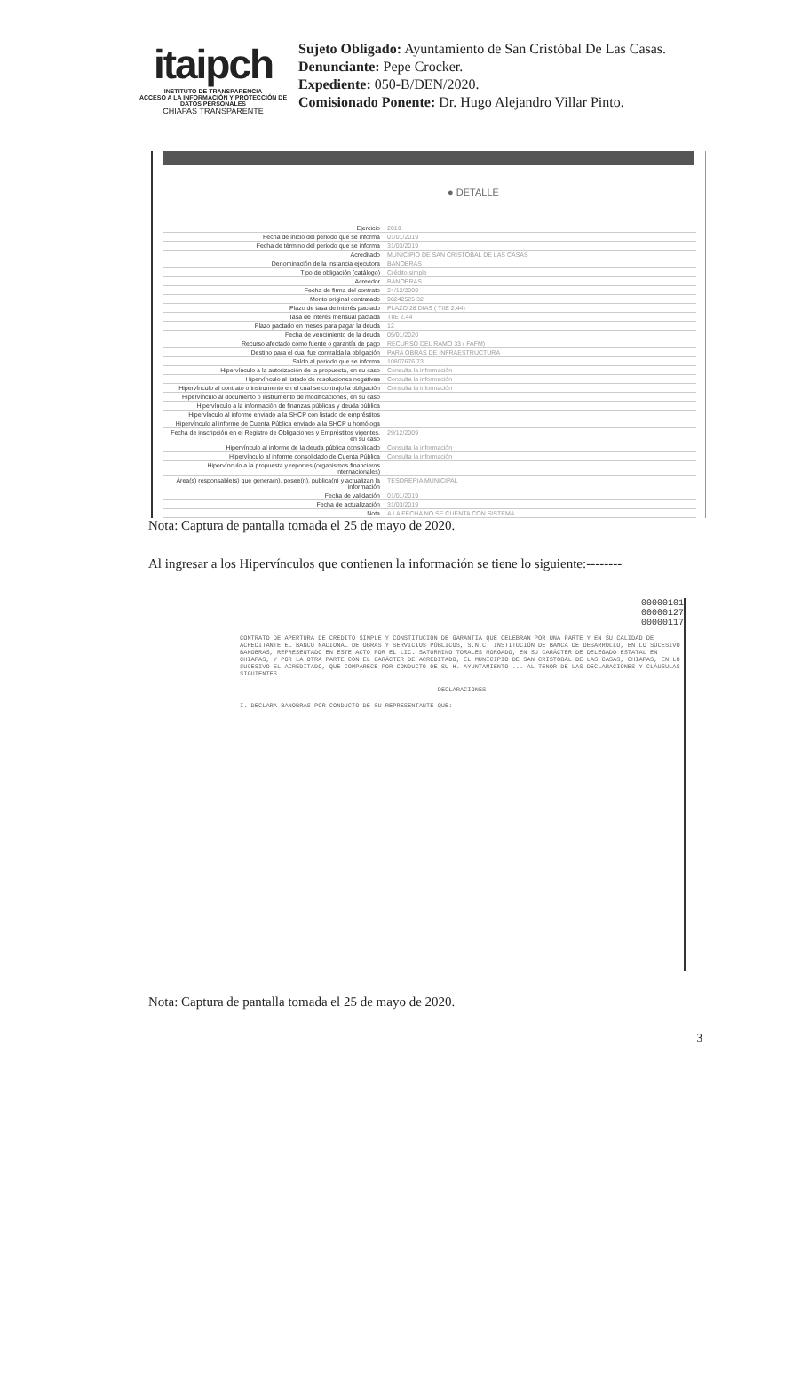itaipch
INSTITUTO DE TRANSPARENCIA
ACCESO A LA INFORMACIÓN Y PROTECCIÓN DE DATOS PERSONALES
CHIAPAS TRANSPARENTE
Sujeto Obligado: Ayuntamiento de San Cristóbal De Las Casas.
Denunciante: Pepe Crocker.
Expediente: 050-B/DEN/2020.
Comisionado Ponente: Dr. Hugo Alejandro Villar Pinto.
● DETALLE
| Ejercicio | 2019 |
| Fecha de inicio del periodo que se informa | 01/01/2019 |
| Fecha de término del periodo que se informa | 31/03/2019 |
| Acreditado | MUNICIPIO DE SAN CRISTOBAL DE LAS CASAS |
| Denominación de la instancia ejecutora | BANOBRAS |
| Tipo de obligación (catálogo) | Crédito simple |
| Acreedor | BANOBRAS |
| Fecha de firma del contrato | 24/12/2009 |
| Monto original contratado | 98242525.32 |
| Plazo de tasa de interés pactado | PLAZO 28 DIAS ( TIIE 2.44) |
| Tasa de interés mensual pactada | TIIE 2.44 |
| Plazo pactado en meses para pagar la deuda | 12 |
| Fecha de vencimiento de la deuda | 05/01/2020 |
| Recurso afectado como fuente o garantía de pago | RECURSO DEL RAMO 33 ( FAFM) |
| Destino para el cual fue contraída la obligación | PARA OBRAS DE INFRAESTRUCTURA |
| Saldo al periodo que se informa | 10807676.73 |
| Hipervínculo a la autorización de la propuesta, en su caso | Consulta la información |
| Hipervínculo al listado de resoluciones negativas | Consulta la información |
| Hipervínculo al contrato o instrumento en el cual se contrajo la obligación | Consulta la información |
| Hipervínculo al documento o instrumento de modificaciones, en su caso | |
| Hipervínculo a la información de finanzas públicas y deuda pública | |
| Hipervínculo al informe enviado a la SHCP con listado de empréstitos | |
| Hipervínculo al informe de Cuenta Pública enviado a la SHCP u homóloga | |
| Fecha de inscripción en el Registro de Obligaciones y Empréstitos vigentes, en su caso | 29/12/2009 |
| Hipervínculo al informe de la deuda pública consolidado | Consulta la información |
| Hipervínculo al informe consolidado de Cuenta Pública | Consulta la información |
| Hipervínculo a la propuesta y reportes (organismos financieros internacionales) | |
| Área(s) responsable(s) que genera(n), posee(n), publica(n) y actualizan la información | TESORERIA MUNICIPAL |
| Fecha de validación | 01/01/2019 |
| Fecha de actualización | 31/03/2019 |
| Nota | A LA FECHA NO SE CUENTA CON SISTEMA |
Nota: Captura de pantalla tomada el 25 de mayo de 2020.
Al ingresar a los Hipervínculos que contienen la información se tiene lo siguiente:--------
00000101
00000127
00000117
CONTRATO DE APERTURA DE CRÉDITO SIMPLE Y CONSTITUCIÓN DE GARANTÍA QUE CELEBRAN POR UNA PARTE Y EN SU CALIDAD DE ACREDITANTE EL BANCO NACIONAL DE OBRAS Y SERVICIOS PÚBLICOS, S.N.C. INSTITUCIÓN DE BANCA DE DESARROLLO, EN LO SUCESIVO BANOBRAS, REPRESENTADO EN ESTE ACTO POR EL LIC. SATURNINO TORALES MORGADO, EN SU CARÁCTER DE DELEGADO ESTATAL EN CHIAPAS, Y POR LA OTRA PARTE CON EL CARÁCTER DE ACREDITADO, EL MUNICIPIO DE SAN CRISTÓBAL DE LAS CASAS, CHIAPAS, EN LO SUCESIVO EL ACREDITADO, QUE COMPARECE POR CONDUCTO DE SU H. AYUNTAMIENTO ... AL TENOR DE LAS DECLARACIONES Y CLÁUSULAS SIGUIENTES.
DECLARACIONES
I. DECLARA BANOBRAS POR CONDUCTO DE SU REPRESENTANTE QUE:
Nota: Captura de pantalla tomada el 25 de mayo de 2020.
3